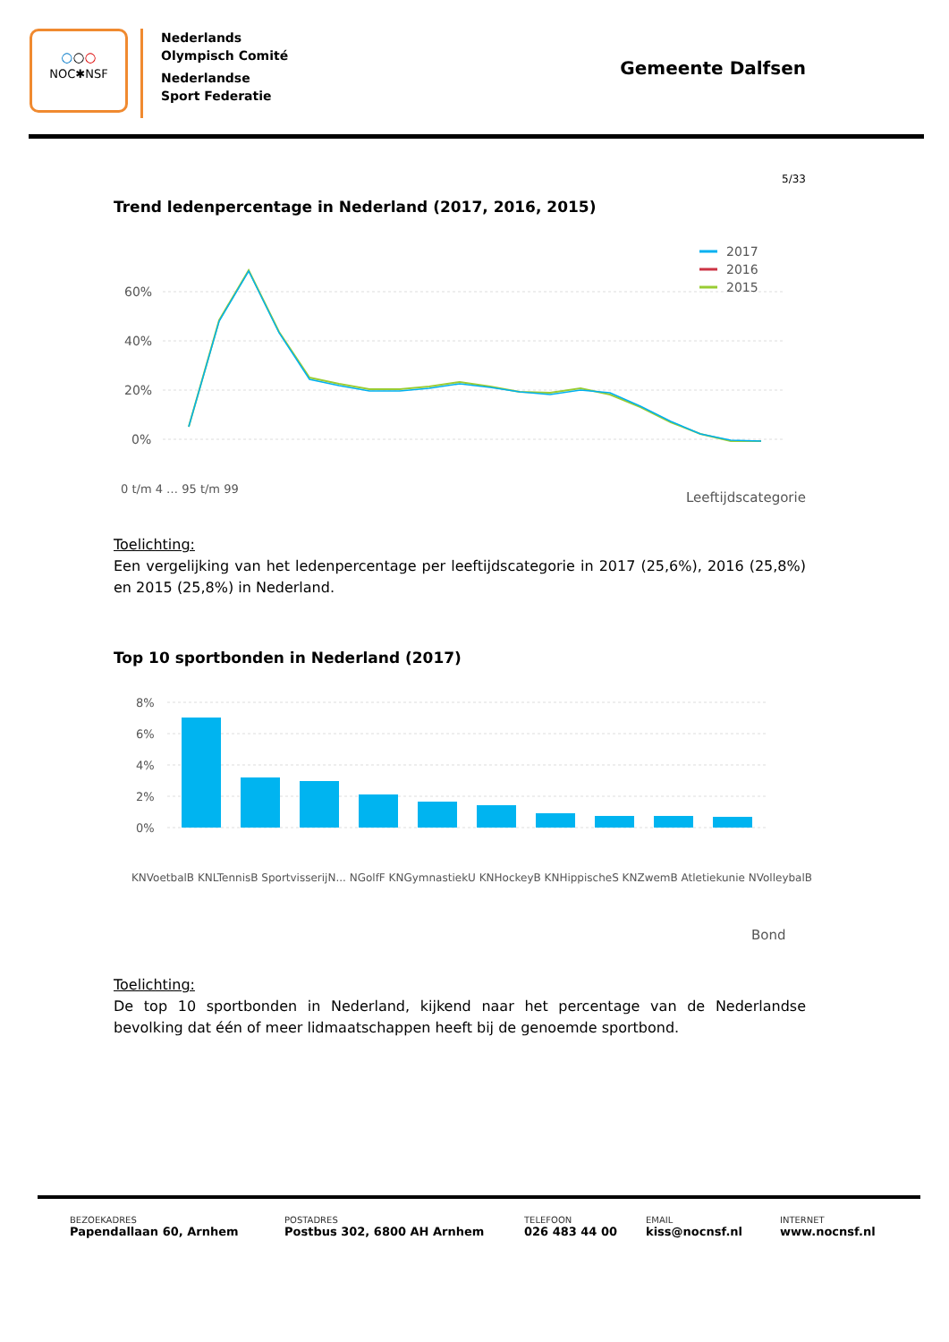○○○
NOC✱NSF
Nederlands
Olympisch Comité
Nederlandse
Sport Federatie
Gemeente Dalfsen
5/33
Trend ledenpercentage in Nederland (2017, 2016, 2015)
60%
40%
20%
0%
0 t/m 4 … 95 t/m 99
2017
2016
2015
Leeftijdscategorie
Toelichting:
Een vergelijking van het ledenpercentage per leeftijdscategorie in 2017 (25,6%), 2016 (25,8%) en 2015 (25,8%) in Nederland.
Top 10 sportbonden in Nederland (2017)
8%
6%
4%
2%
0%
KNVoetbalB KNLTennisB SportvisserijN... NGolfF KNGymnastiekU KNHockeyB KNHippischeS KNZwemB Atletiekunie NVolleybalB
Bond
Toelichting:
De top 10 sportbonden in Nederland, kijkend naar het percentage van de Nederlandse bevolking dat één of meer lidmaatschappen heeft bij de genoemde sportbond.
BEZOEKADRES
Papendallaan 60, Arnhem
POSTADRES
Postbus 302, 6800 AH Arnhem
TELEFOON
026 483 44 00
EMAIL
kiss@nocnsf.nl
INTERNET
www.nocnsf.nl